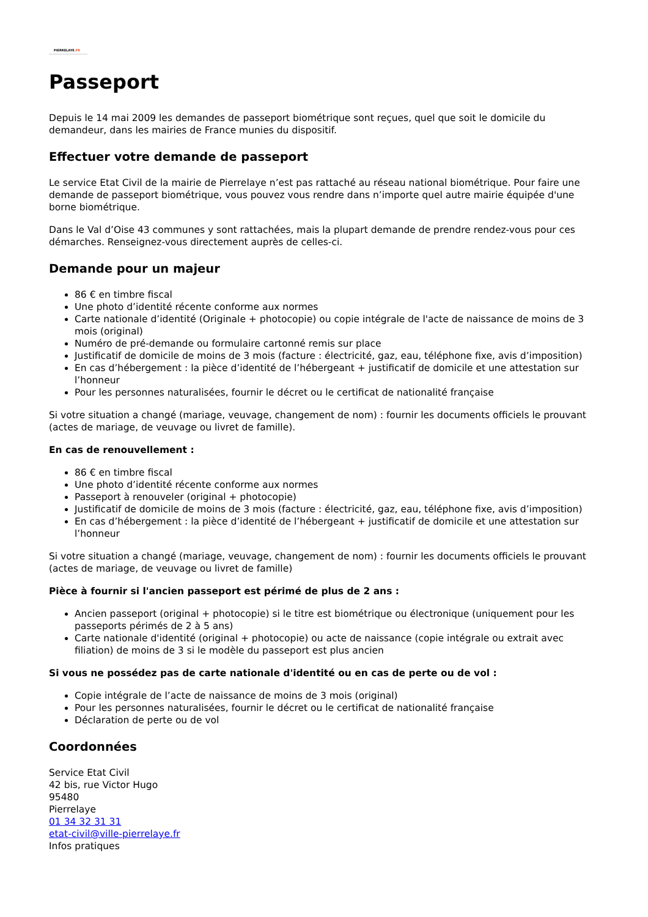PIERRELAYE.FR
Passeport
Depuis le 14 mai 2009 les demandes de passeport biométrique sont reçues, quel que soit le domicile du demandeur, dans les mairies de France munies du dispositif.
Effectuer votre demande de passeport
Le service Etat Civil de la mairie de Pierrelaye n’est pas rattaché au réseau national biométrique. Pour faire une demande de passeport biométrique, vous pouvez vous rendre dans n’importe quel autre mairie équipée d'une borne biométrique.
Dans le Val d’Oise 43 communes y sont rattachées, mais la plupart demande de prendre rendez-vous pour ces démarches. Renseignez-vous directement auprès de celles-ci.
Demande pour un majeur
86 € en timbre fiscal
Une photo d’identité récente conforme aux normes
Carte nationale d’identité (Originale + photocopie) ou copie intégrale de l'acte de naissance de moins de 3 mois (original)
Numéro de pré-demande ou formulaire cartonné remis sur place
Justificatif de domicile de moins de 3 mois (facture : électricité, gaz, eau, téléphone fixe, avis d’imposition)
En cas d’hébergement : la pièce d’identité de l’hébergeant + justificatif de domicile et une attestation sur l’honneur
Pour les personnes naturalisées, fournir le décret ou le certificat de nationalité française
Si votre situation a changé (mariage, veuvage, changement de nom) : fournir les documents officiels le prouvant (actes de mariage, de veuvage ou livret de famille).
En cas de renouvellement :
86 € en timbre fiscal
Une photo d’identité récente conforme aux normes
Passeport à renouveler (original + photocopie)
Justificatif de domicile de moins de 3 mois (facture : électricité, gaz, eau, téléphone fixe, avis d’imposition)
En cas d’hébergement : la pièce d’identité de l’hébergeant + justificatif de domicile et une attestation sur l’honneur
Si votre situation a changé (mariage, veuvage, changement de nom) : fournir les documents officiels le prouvant (actes de mariage, de veuvage ou livret de famille)
Pièce à fournir si l'ancien passeport est périmé de plus de 2 ans :
Ancien passeport (original + photocopie) si le titre est biométrique ou électronique (uniquement pour les passeports périmés de 2 à 5 ans)
Carte nationale d'identité (original + photocopie) ou acte de naissance (copie intégrale ou extrait avec filiation) de moins de 3 si le modèle du passeport est plus ancien
Si vous ne possédez pas de carte nationale d'identité ou en cas de perte ou de vol :
Copie intégrale de l’acte de naissance de moins de 3 mois (original)
Pour les personnes naturalisées, fournir le décret ou le certificat de nationalité française
Déclaration de perte ou de vol
Coordonnées
Service Etat Civil
42 bis, rue Victor Hugo
95480
Pierrelaye
01 34 32 31 31
etat-civil@ville-pierrelaye.fr
Infos pratiques